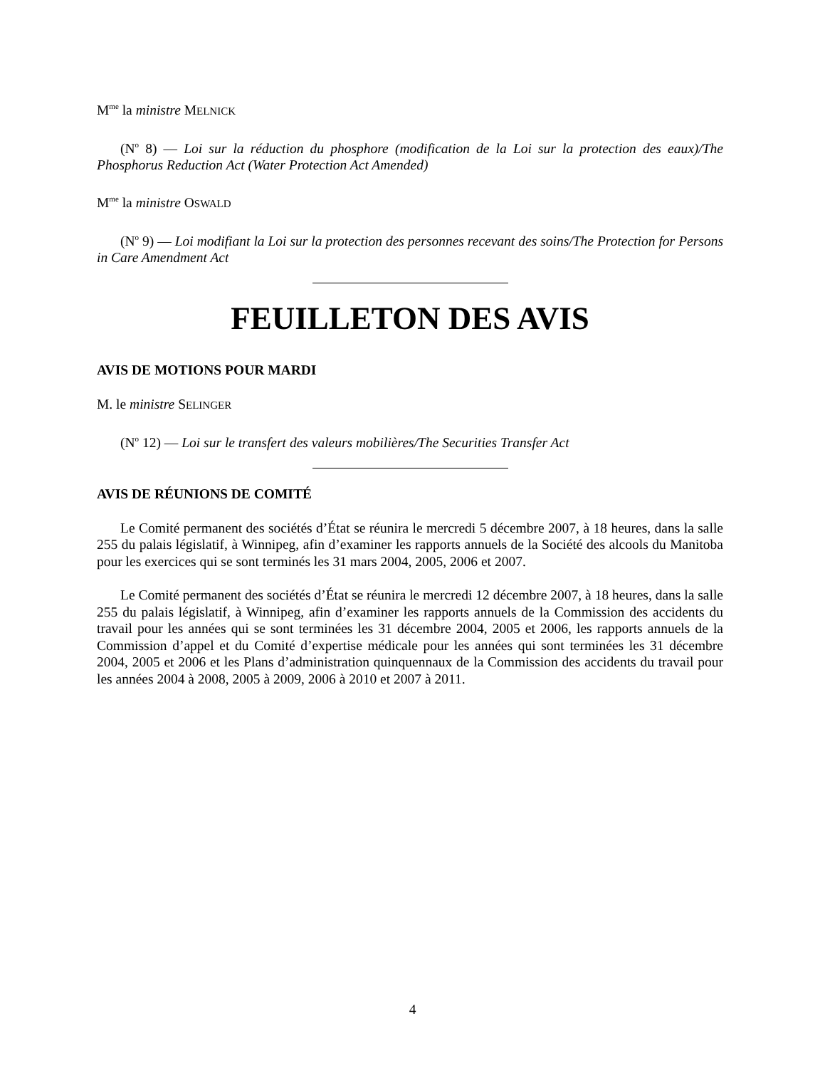M<sup>me</sup> la ministre MELNICK
(N<sup>o</sup> 8) — Loi sur la réduction du phosphore (modification de la Loi sur la protection des eaux)/The Phosphorus Reduction Act (Water Protection Act Amended)
M<sup>me</sup> la ministre OSWALD
(N<sup>o</sup> 9) — Loi modifiant la Loi sur la protection des personnes recevant des soins/The Protection for Persons in Care Amendment Act
FEUILLETON DES AVIS
AVIS DE MOTIONS POUR MARDI
M. le ministre SELINGER
(N<sup>o</sup> 12) — Loi sur le transfert des valeurs mobilières/The Securities Transfer Act
AVIS DE RÉUNIONS DE COMITÉ
Le Comité permanent des sociétés d’État se réunira le mercredi 5 décembre 2007, à 18 heures, dans la salle 255 du palais législatif, à Winnipeg, afin d’examiner les rapports annuels de la Société des alcools du Manitoba pour les exercices qui se sont terminés les 31 mars 2004, 2005, 2006 et 2007.
Le Comité permanent des sociétés d’État se réunira le mercredi 12 décembre 2007, à 18 heures, dans la salle 255 du palais législatif, à Winnipeg, afin d’examiner les rapports annuels de la Commission des accidents du travail pour les années qui se sont terminées les 31 décembre 2004, 2005 et 2006, les rapports annuels de la Commission d’appel et du Comité d’expertise médicale pour les années qui sont terminées les 31 décembre 2004, 2005 et 2006 et les Plans d’administration quinquennaux de la Commission des accidents du travail pour les années 2004 à 2008, 2005 à 2009, 2006 à 2010 et 2007 à 2011.
4